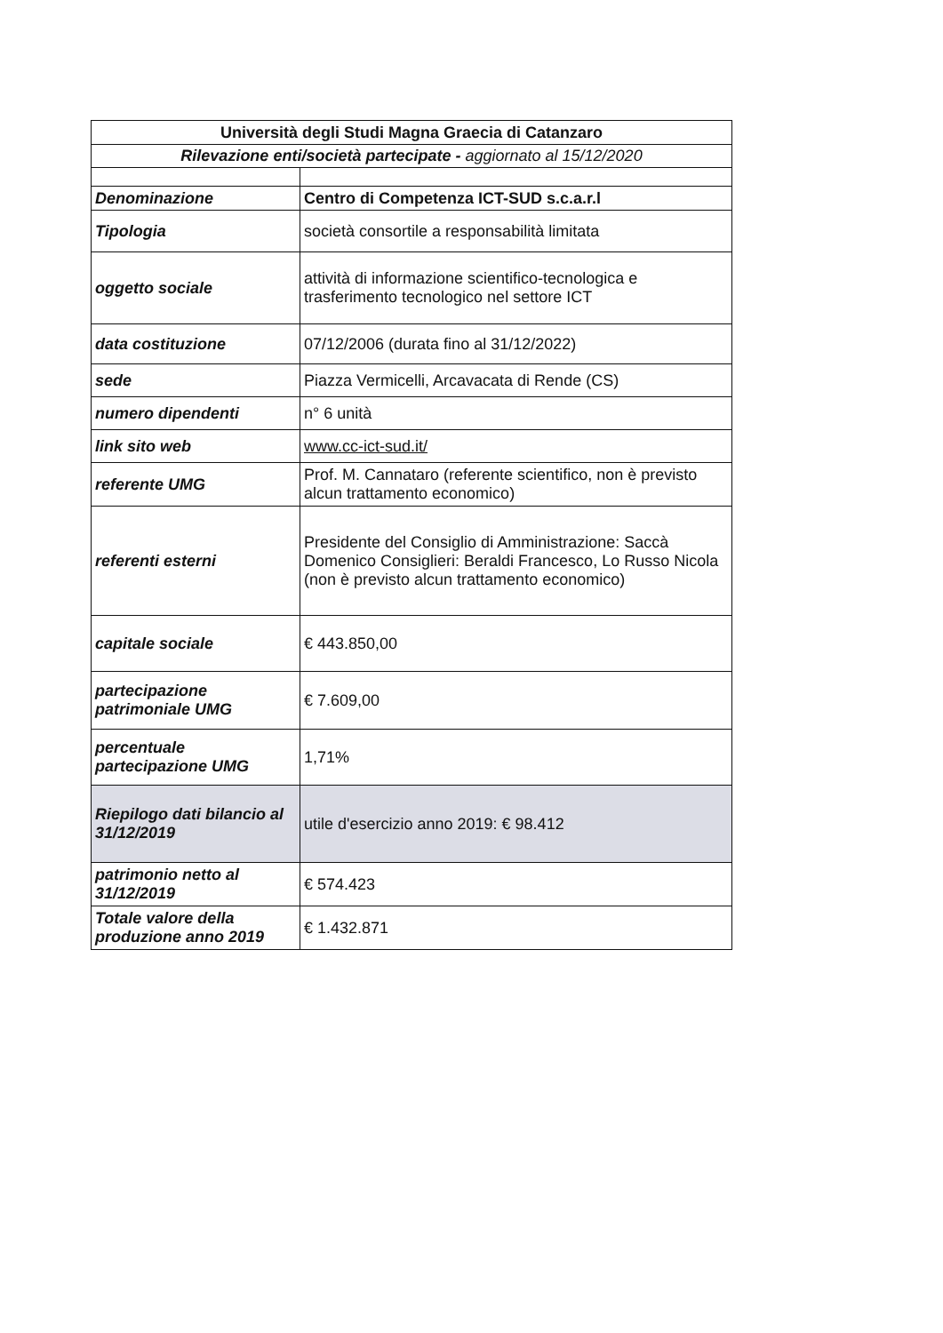| Università degli Studi Magna Graecia di Catanzaro | |
| Rilevazione enti/società partecipate - aggiornato al 15/12/2020 | |
| Denominazione | Centro di Competenza ICT-SUD s.c.a.r.l |
| Tipologia | società consortile a responsabilità limitata |
| oggetto sociale | attività di informazione scientifico-tecnologica e trasferimento tecnologico nel settore ICT |
| data costituzione | 07/12/2006 (durata fino al 31/12/2022) |
| sede | Piazza Vermicelli, Arcavacata di Rende (CS) |
| numero dipendenti | n° 6 unità |
| link sito web | www.cc-ict-sud.it/ |
| referente UMG | Prof. M. Cannataro (referente scientifico, non è previsto alcun trattamento economico) |
| referenti esterni | Presidente del Consiglio di Amministrazione: Saccà Domenico Consiglieri: Beraldi Francesco, Lo Russo Nicola (non è previsto alcun trattamento economico) |
| capitale sociale | € 443.850,00 |
| partecipazione patrimoniale UMG | € 7.609,00 |
| percentuale partecipazione UMG | 1,71% |
| Riepilogo dati bilancio al 31/12/2019 | utile d'esercizio anno 2019: € 98.412 |
| patrimonio netto al 31/12/2019 | € 574.423 |
| Totale valore della produzione anno 2019 | € 1.432.871 |